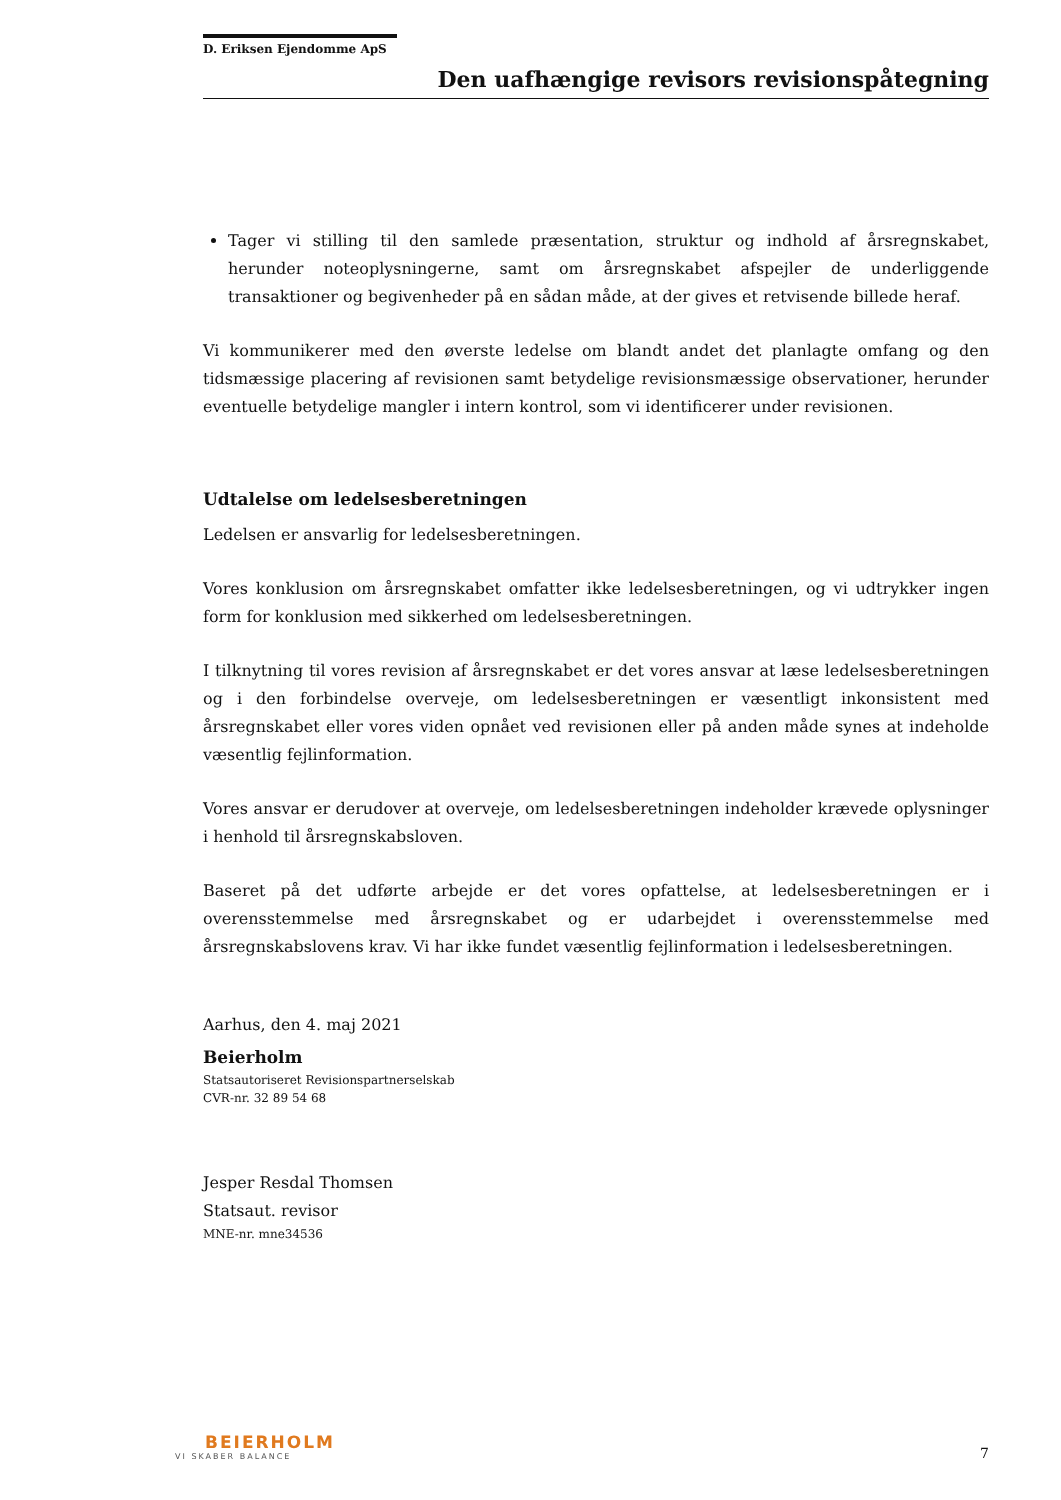D. Eriksen Ejendomme ApS
Den uafhængige revisors revisionspåtegning
Tager vi stilling til den samlede præsentation, struktur og indhold af årsregnskabet, herunder noteoplysningerne, samt om årsregnskabet afspejler de underliggende transaktioner og begivenheder på en sådan måde, at der gives et retvisende billede heraf.
Vi kommunikerer med den øverste ledelse om blandt andet det planlagte omfang og den tidsmæssige placering af revisionen samt betydelige revisionsmæssige observationer, herunder eventuelle betydelige mangler i intern kontrol, som vi identificerer under revisionen.
Udtalelse om ledelsesberetningen
Ledelsen er ansvarlig for ledelsesberetningen.
Vores konklusion om årsregnskabet omfatter ikke ledelsesberetningen, og vi udtrykker ingen form for konklusion med sikkerhed om ledelsesberetningen.
I tilknytning til vores revision af årsregnskabet er det vores ansvar at læse ledelsesberetningen og i den forbindelse overveje, om ledelsesberetningen er væsentligt inkonsistent med årsregnskabet eller vores viden opnået ved revisionen eller på anden måde synes at indeholde væsentlig fejlinformation.
Vores ansvar er derudover at overveje, om ledelsesberetningen indeholder krævede oplysninger i henhold til årsregnskabsloven.
Baseret på det udførte arbejde er det vores opfattelse, at ledelsesberetningen er i overensstemmelse med årsregnskabet og er udarbejdet i overensstemmelse med årsregnskabslovens krav. Vi har ikke fundet væsentlig fejlinformation i ledelsesberetningen.
Aarhus, den 4. maj 2021
Beierholm
Statsautoriseret Revisionspartnerselskab
CVR-nr. 32 89 54 68
Jesper Resdal Thomsen
Statsaut. revisor
MNE-nr. mne34536
BEIERHOLM
VI SKABER BALANCE
7